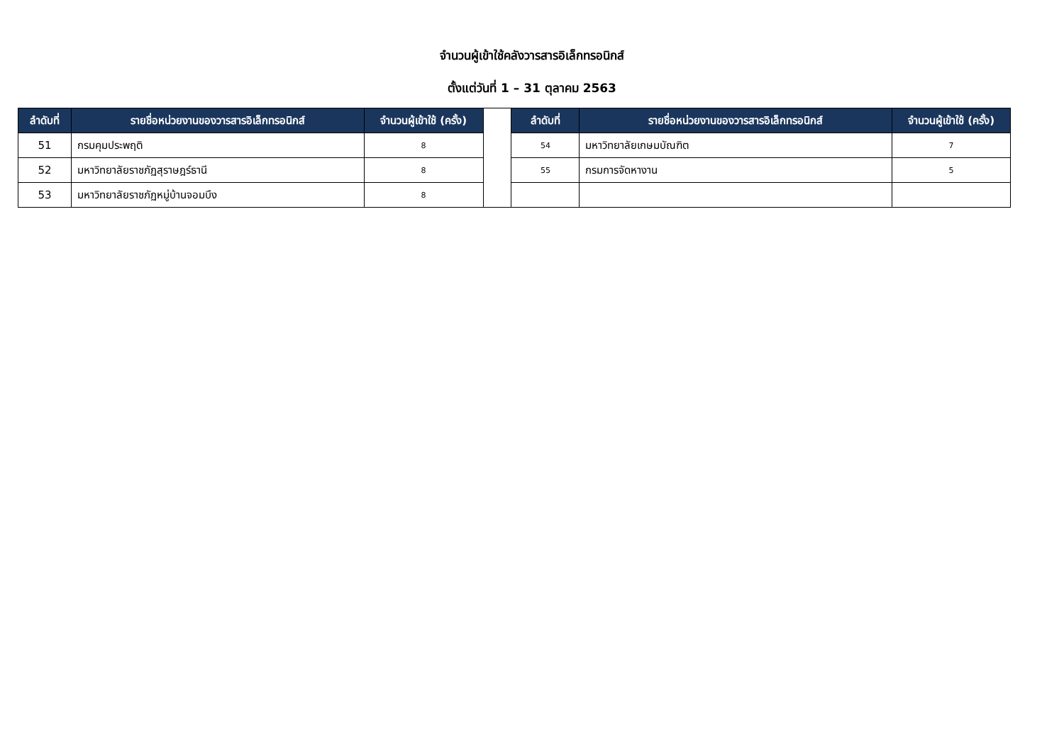จำนวนผู้เข้าใช้คลังวารสารอิเล็กทรอนิกส์
ตั้งแต่วันที่ 1 – 31 ตุลาคม 2563
| ลำดับที่ | รายชื่อหน่วยงานของวารสารอิเล็กทรอนิกส์ | จำนวนผู้เข้าใช้ (ครั้ง) | | ลำดับที่ | รายชื่อหน่วยงานของวารสารอิเล็กทรอนิกส์ | จำนวนผู้เข้าใช้ (ครั้ง) |
| --- | --- | --- | --- | --- | --- | --- |
| 51 | กรมคุมประพฤติ | 8 | | 54 | มหาวิทยาลัยเกษมบัณฑิต | 7 |
| 52 | มหาวิทยาลัยราชภัฏสุราษฎร์ธานี | 8 | | 55 | กรมการจัดหางาน | 5 |
| 53 | มหาวิทยาลัยราชภัฏหมู่บ้านจอมบึง | 8 | | | | |